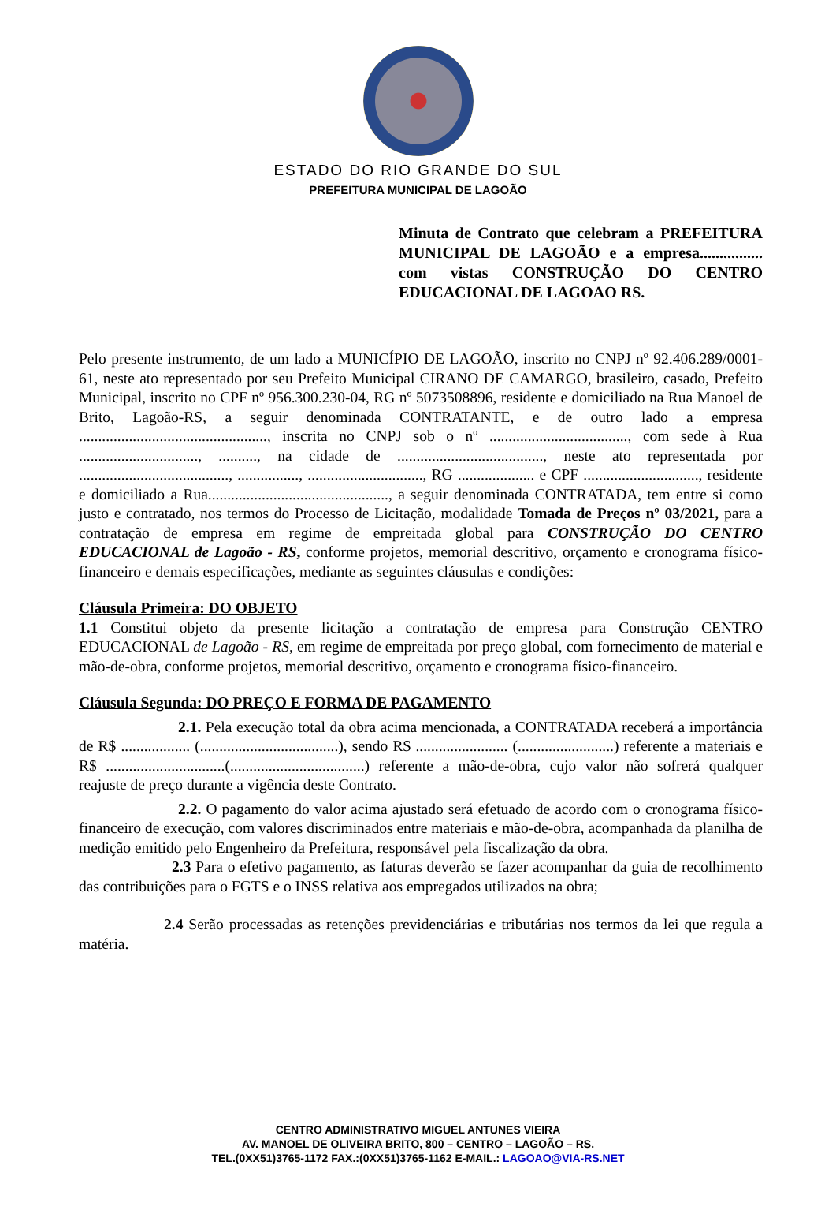ESTADO DO RIO GRANDE DO SUL
PREFEITURA MUNICIPAL DE LAGOÃO
Minuta de Contrato que celebram a PREFEITURA MUNICIPAL DE LAGOÃO e a empresa................ com vistas CONSTRUÇÃO DO CENTRO EDUCACIONAL DE LAGOAO RS.
Pelo presente instrumento, de um lado a MUNICÍPIO DE LAGOÃO, inscrito no CNPJ nº 92.406.289/0001-61, neste ato representado por seu Prefeito Municipal CIRANO DE CAMARGO, brasileiro, casado, Prefeito Municipal, inscrito no CPF nº 956.300.230-04, RG nº 5073508896, residente e domiciliado na Rua Manoel de Brito, Lagoão-RS, a seguir denominada CONTRATANTE, e de outro lado a empresa ................................................., inscrita no CNPJ sob o nº ...................................., com sede à Rua ..............................., .........., na cidade de ......................................, neste ato representada por ......................................., ................, .............................., RG .................... e CPF .............................., residente e domiciliado a Rua..............................................., a seguir denominada CONTRATADA, tem entre si como justo e contratado, nos termos do Processo de Licitação, modalidade Tomada de Preços nº 03/2021, para a contratação de empresa em regime de empreitada global para CONSTRUÇÃO DO CENTRO EDUCACIONAL de Lagoão - RS, conforme projetos, memorial descritivo, orçamento e cronograma físico-financeiro e demais especificações, mediante as seguintes cláusulas e condições:
Cláusula Primeira: DO OBJETO
1.1 Constitui objeto da presente licitação a contratação de empresa para Construção CENTRO EDUCACIONAL de Lagoão - RS, em regime de empreitada por preço global, com fornecimento de material e mão-de-obra, conforme projetos, memorial descritivo, orçamento e cronograma físico-financeiro.
Cláusula Segunda: DO PREÇO E FORMA DE PAGAMENTO
2.1. Pela execução total da obra acima mencionada, a CONTRATADA receberá a importância de R$ .................. (....................................), sendo R$ ........................ (.........................) referente a materiais e R$ ...............................(...................................) referente a mão-de-obra, cujo valor não sofrerá qualquer reajuste de preço durante a vigência deste Contrato.
2.2. O pagamento do valor acima ajustado será efetuado de acordo com o cronograma físico-financeiro de execução, com valores discriminados entre materiais e mão-de-obra, acompanhada da planilha de medição emitido pelo Engenheiro da Prefeitura, responsável pela fiscalização da obra.
2.3 Para o efetivo pagamento, as faturas deverão se fazer acompanhar da guia de recolhimento das contribuições para o FGTS e o INSS relativa aos empregados utilizados na obra;
2.4 Serão processadas as retenções previdenciárias e tributárias nos termos da lei que regula a matéria.
CENTRO ADMINISTRATIVO MIGUEL ANTUNES VIEIRA
AV. MANOEL DE OLIVEIRA BRITO, 800 – CENTRO – LAGOÃO – RS.
TEL.(0XX51)3765-1172 FAX.:(0XX51)3765-1162 E-MAIL.: LAGOAO@VIA-RS.NET